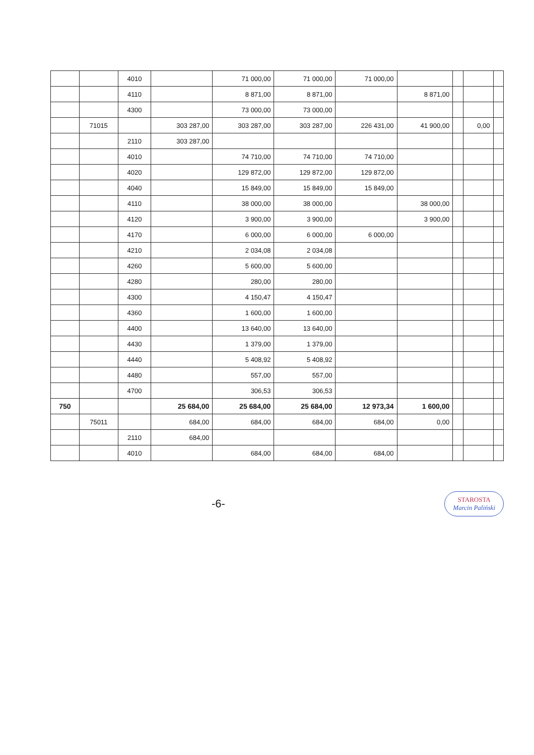| | | 4010 | | 71 000,00 | 71 000,00 | 71 000,00 | | | | |
| | | 4110 | | 8 871,00 | 8 871,00 | | 8 871,00 | | | |
| | | 4300 | | 73 000,00 | 73 000,00 | | | | | |
| | 71015 | | 303 287,00 | 303 287,00 | 303 287,00 | 226 431,00 | 41 900,00 | | 0,00 | |
| | | 2110 | 303 287,00 | | | | | | | |
| | | 4010 | | 74 710,00 | 74 710,00 | 74 710,00 | | | | |
| | | 4020 | | 129 872,00 | 129 872,00 | 129 872,00 | | | | |
| | | 4040 | | 15 849,00 | 15 849,00 | 15 849,00 | | | | |
| | | 4110 | | 38 000,00 | 38 000,00 | | 38 000,00 | | | |
| | | 4120 | | 3 900,00 | 3 900,00 | | 3 900,00 | | | |
| | | 4170 | | 6 000,00 | 6 000,00 | 6 000,00 | | | | |
| | | 4210 | | 2 034,08 | 2 034,08 | | | | | |
| | | 4260 | | 5 600,00 | 5 600,00 | | | | | |
| | | 4280 | | 280,00 | 280,00 | | | | | |
| | | 4300 | | 4 150,47 | 4 150,47 | | | | | |
| | | 4360 | | 1 600,00 | 1 600,00 | | | | | |
| | | 4400 | | 13 640,00 | 13 640,00 | | | | | |
| | | 4430 | | 1 379,00 | 1 379,00 | | | | | |
| | | 4440 | | 5 408,92 | 5 408,92 | | | | | |
| | | 4480 | | 557,00 | 557,00 | | | | | |
| | | 4700 | | 306,53 | 306,53 | | | | | |
| 750 | | | 25 684,00 | 25 684,00 | 25 684,00 | 12 973,34 | 1 600,00 | | | |
| | 75011 | | 684,00 | 684,00 | 684,00 | 684,00 | 0,00 | | | |
| | | 2110 | 684,00 | | | | | | | |
| | | 4010 | | 684,00 | 684,00 | 684,00 | | | | |
-6-
STAROSTA
Marcin Paliński